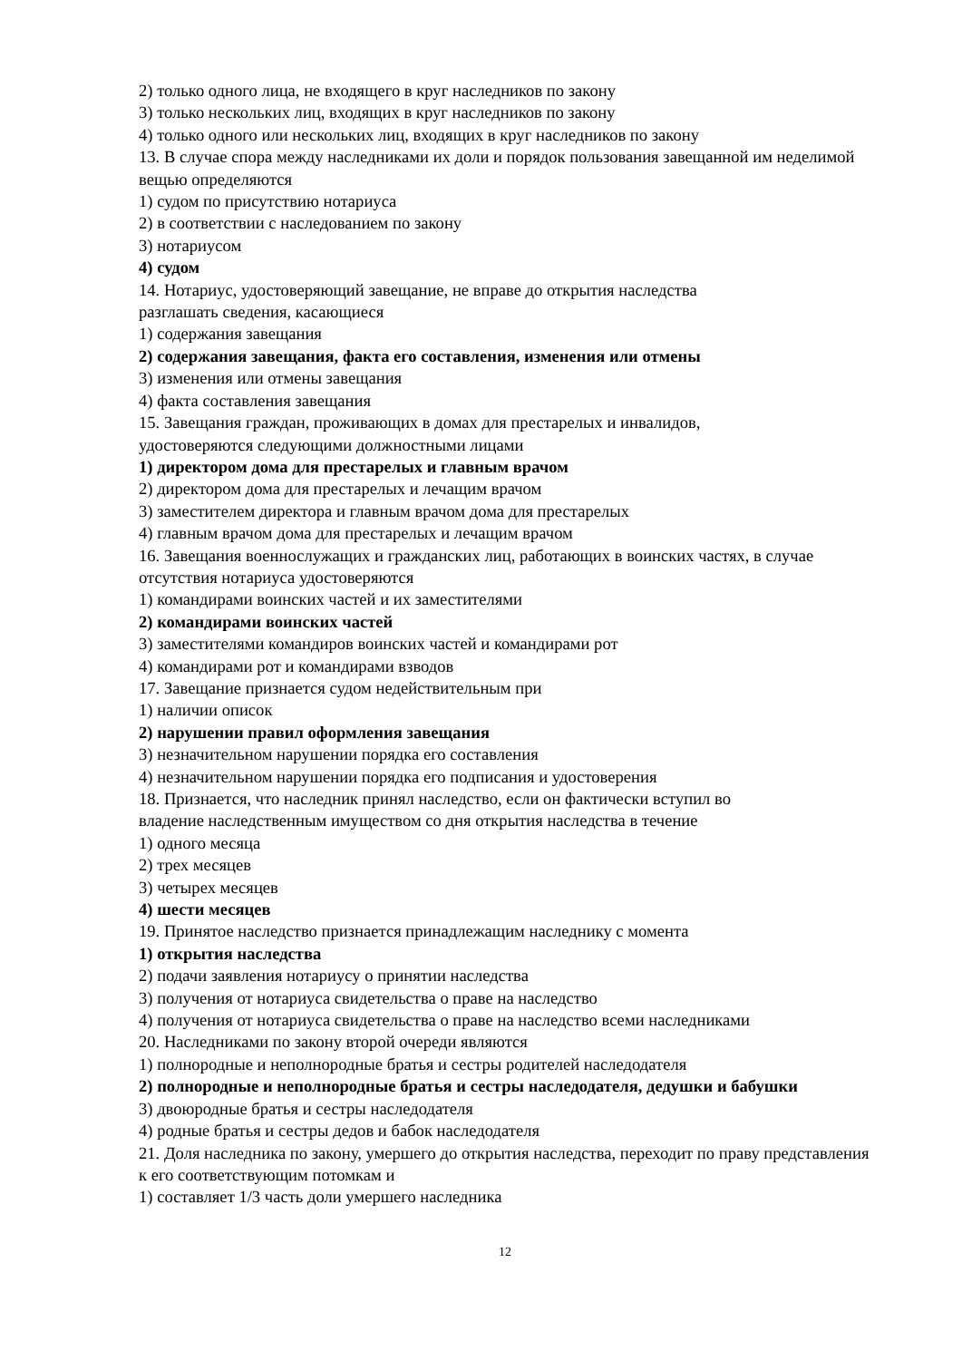2) только одного лица, не входящего в круг наследников по закону
3) только нескольких лиц, входящих в круг наследников по закону
4) только одного или нескольких лиц, входящих в круг наследников по закону
13. В случае спора между наследниками их доли и порядок пользования завещанной им неделимой вещью определяются
1) судом по присутствию нотариуса
2) в соответствии с наследованием по закону
3) нотариусом
4) судом
14. Нотариус, удостоверяющий завещание, не вправе до открытия наследства
разглашать сведения, касающиеся
1) содержания завещания
2) содержания завещания, факта его составления, изменения или отмены
3) изменения или отмены завещания
4) факта составления завещания
15. Завещания граждан, проживающих в домах для престарелых и инвалидов,
удостоверяются следующими должностными лицами
1) директором дома для престарелых и главным врачом
2) директором дома для престарелых и лечащим врачом
3) заместителем директора и главным врачом дома для престарелых
4) главным врачом дома для престарелых и лечащим врачом
16. Завещания военнослужащих и гражданских лиц, работающих в воинских частях, в случае отсутствия нотариуса удостоверяются
1) командирами воинских частей и их заместителями
2) командирами воинских частей
3) заместителями командиров воинских частей и командирами рот
4) командирами рот и командирами взводов
17. Завещание признается судом недействительным при
1) наличии описок
2) нарушении правил оформления завещания
3) незначительном нарушении порядка его составления
4) незначительном нарушении порядка его подписания и удостоверения
18. Признается, что наследник принял наследство, если он фактически вступил во
владение наследственным имуществом со дня открытия наследства в течение
1) одного месяца
2) трех месяцев
3) четырех месяцев
4) шести месяцев
19. Принятое наследство признается принадлежащим наследнику с момента
1) открытия наследства
2) подачи заявления нотариусу о принятии наследства
3) получения от нотариуса свидетельства о праве на наследство
4) получения от нотариуса свидетельства о праве на наследство всеми наследниками
20. Наследниками по закону второй очереди являются
1) полнородные и неполнородные братья и сестры родителей наследодателя
2) полнородные и неполнородные братья и сестры наследодателя, дедушки и бабушки
3) двоюродные братья и сестры наследодателя
4) родные братья и сестры дедов и бабок наследодателя
21. Доля наследника по закону, умершего до открытия наследства, переходит по праву представления к его соответствующим потомкам и
1) составляет 1/3 часть доли умершего наследника
12